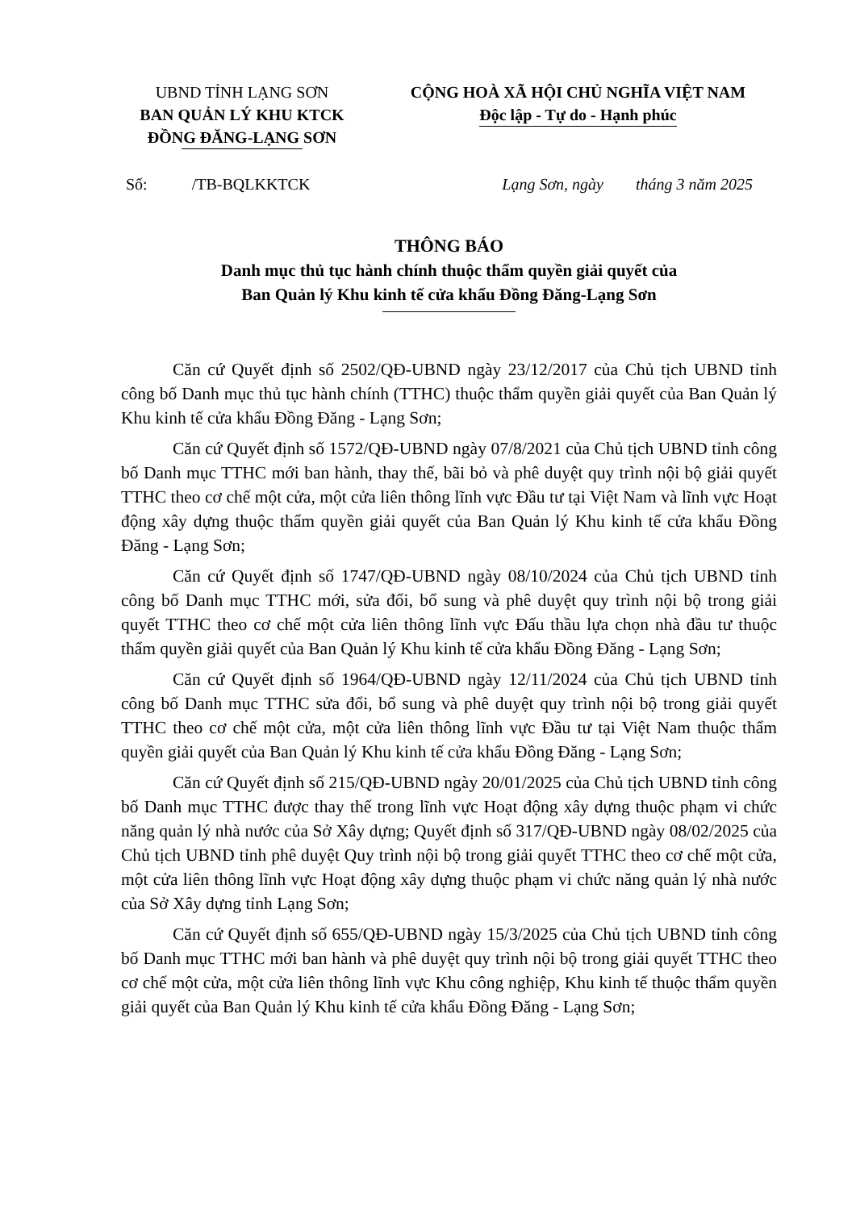UBND TỈNH LẠNG SƠN
BAN QUẢN LÝ KHU KTCK
ĐỒNG ĐĂNG-LẠNG SƠN
CỘNG HOÀ XÃ HỘI CHỦ NGHĨA VIỆT NAM
Độc lập - Tự do - Hạnh phúc
Số: /TB-BQLKKTCK Lạng Sơn, ngày tháng 3 năm 2025
THÔNG BÁO
Danh mục thủ tục hành chính thuộc thẩm quyền giải quyết của
Ban Quản lý Khu kinh tế cửa khẩu Đồng Đăng-Lạng Sơn
Căn cứ Quyết định số 2502/QĐ-UBND ngày 23/12/2017 của Chủ tịch UBND tỉnh công bố Danh mục thủ tục hành chính (TTHC) thuộc thẩm quyền giải quyết của Ban Quản lý Khu kinh tế cửa khẩu Đồng Đăng - Lạng Sơn;
Căn cứ Quyết định số 1572/QĐ-UBND ngày 07/8/2021 của Chủ tịch UBND tỉnh công bố Danh mục TTHC mới ban hành, thay thế, bãi bỏ và phê duyệt quy trình nội bộ giải quyết TTHC theo cơ chế một cửa, một cửa liên thông lĩnh vực Đầu tư tại Việt Nam và lĩnh vực Hoạt động xây dựng thuộc thẩm quyền giải quyết của Ban Quản lý Khu kinh tế cửa khẩu Đồng Đăng - Lạng Sơn;
Căn cứ Quyết định số 1747/QĐ-UBND ngày 08/10/2024 của Chủ tịch UBND tỉnh công bố Danh mục TTHC mới, sửa đổi, bổ sung và phê duyệt quy trình nội bộ trong giải quyết TTHC theo cơ chế một cửa liên thông lĩnh vực Đấu thầu lựa chọn nhà đầu tư thuộc thẩm quyền giải quyết của Ban Quản lý Khu kinh tế cửa khẩu Đồng Đăng - Lạng Sơn;
Căn cứ Quyết định số 1964/QĐ-UBND ngày 12/11/2024 của Chủ tịch UBND tỉnh công bố Danh mục TTHC sửa đổi, bổ sung và phê duyệt quy trình nội bộ trong giải quyết TTHC theo cơ chế một cửa, một cửa liên thông lĩnh vực Đầu tư tại Việt Nam thuộc thẩm quyền giải quyết của Ban Quản lý Khu kinh tế cửa khẩu Đồng Đăng - Lạng Sơn;
Căn cứ Quyết định số 215/QĐ-UBND ngày 20/01/2025 của Chủ tịch UBND tỉnh công bố Danh mục TTHC được thay thế trong lĩnh vực Hoạt động xây dựng thuộc phạm vi chức năng quản lý nhà nước của Sở Xây dựng; Quyết định số 317/QĐ-UBND ngày 08/02/2025 của Chủ tịch UBND tỉnh phê duyệt Quy trình nội bộ trong giải quyết TTHC theo cơ chế một cửa, một cửa liên thông lĩnh vực Hoạt động xây dựng thuộc phạm vi chức năng quản lý nhà nước của Sở Xây dựng tỉnh Lạng Sơn;
Căn cứ Quyết định số 655/QĐ-UBND ngày 15/3/2025 của Chủ tịch UBND tỉnh công bố Danh mục TTHC mới ban hành và phê duyệt quy trình nội bộ trong giải quyết TTHC theo cơ chế một cửa, một cửa liên thông lĩnh vực Khu công nghiệp, Khu kinh tế thuộc thẩm quyền giải quyết của Ban Quản lý Khu kinh tế cửa khẩu Đồng Đăng - Lạng Sơn;